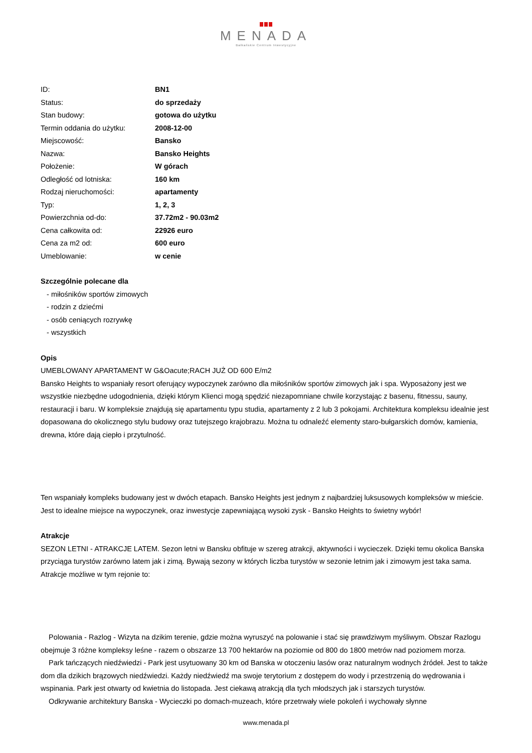MENADA
Bałkańskie Centrum Inwestycyjne
| ID: | BN1 |
| Status: | do sprzedaży |
| Stan budowy: | gotowa do użytku |
| Termin oddania do użytku: | 2008-12-00 |
| Miejscowość: | Bansko |
| Nazwa: | Bansko Heights |
| Położenie: | W górach |
| Odległość od lotniska: | 160 km |
| Rodzaj nieruchomości: | apartamenty |
| Typ: | 1, 2, 3 |
| Powierzchnia od-do: | 37.72m2 - 90.03m2 |
| Cena całkowita od: | 22926 euro |
| Cena za m2 od: | 600 euro |
| Umeblowanie: | w cenie |
Szczególnie polecane dla
- miłośników sportów zimowych
- rodzin z dziećmi
- osób ceniących rozrywkę
- wszystkich
Opis
UMEBLOWANY APARTAMENT W G&Oacute;RACH JUŻ OD 600 E/m2
Bansko Heights to wspaniały resort oferujący wypoczynek zarówno dla miłośników sportów zimowych jak i spa. Wyposażony jest we wszystkie niezbędne udogodnienia, dzięki którym Klienci mogą spędzić niezapomniane chwile korzystając z basenu, fitnessu, sauny, restauracji i baru. W kompleksie znajdują się apartamentu typu studia, apartamenty z 2 lub 3 pokojami. Architektura kompleksu idealnie jest dopasowana do okolicznego stylu budowy oraz tutejszego krajobrazu. Można tu odnaleźć elementy staro-bułgarskich domów, kamienia, drewna, które dają ciepło i przytulność.
Ten wspaniały kompleks budowany jest w dwóch etapach. Bansko Heights jest jednym z najbardziej luksusowych kompleksów w mieście. Jest to idealne miejsce na wypoczynek, oraz inwestycje zapewniającą wysoki zysk - Bansko Heights to świetny wybór!
Atrakcje
SEZON LETNI - ATRAKCJE LATEM. Sezon letni w Bansku obfituje w szereg atrakcji, aktywności i wycieczek. Dzięki temu okolica Banska przyciąga turystów zarówno latem jak i zimą. Bywają sezony w których liczba turystów w sezonie letnim jak i zimowym jest taka sama. Atrakcje możliwe w tym rejonie to:
Polowania - Razlog - Wizyta na dzikim terenie, gdzie można wyruszyć na polowanie i stać się prawdziwym myśliwym. Obszar Razlogu obejmuje 3 różne kompleksy leśne - razem o obszarze 13 700 hektarów na poziomie od 800 do 1800 metrów nad poziomem morza.
Park tańczących niedźwiedzi - Park jest usytuowany 30 km od Banska w otoczeniu lasów oraz naturalnym wodnych źródeł. Jest to także dom dla dzikich brązowych niedźwiedzi. Każdy niedźwiedź ma swoje terytorium z dostępem do wody i przestrzenią do wędrowania i wspinania. Park jest otwarty od kwietnia do listopada. Jest ciekawą atrakcją dla tych młodszych jak i starszych turystów.
Odkrywanie architektury Banska - Wycieczki po domach-muzeach, które przetrwały wiele pokoleń i wychowały słynne
www.menada.pl